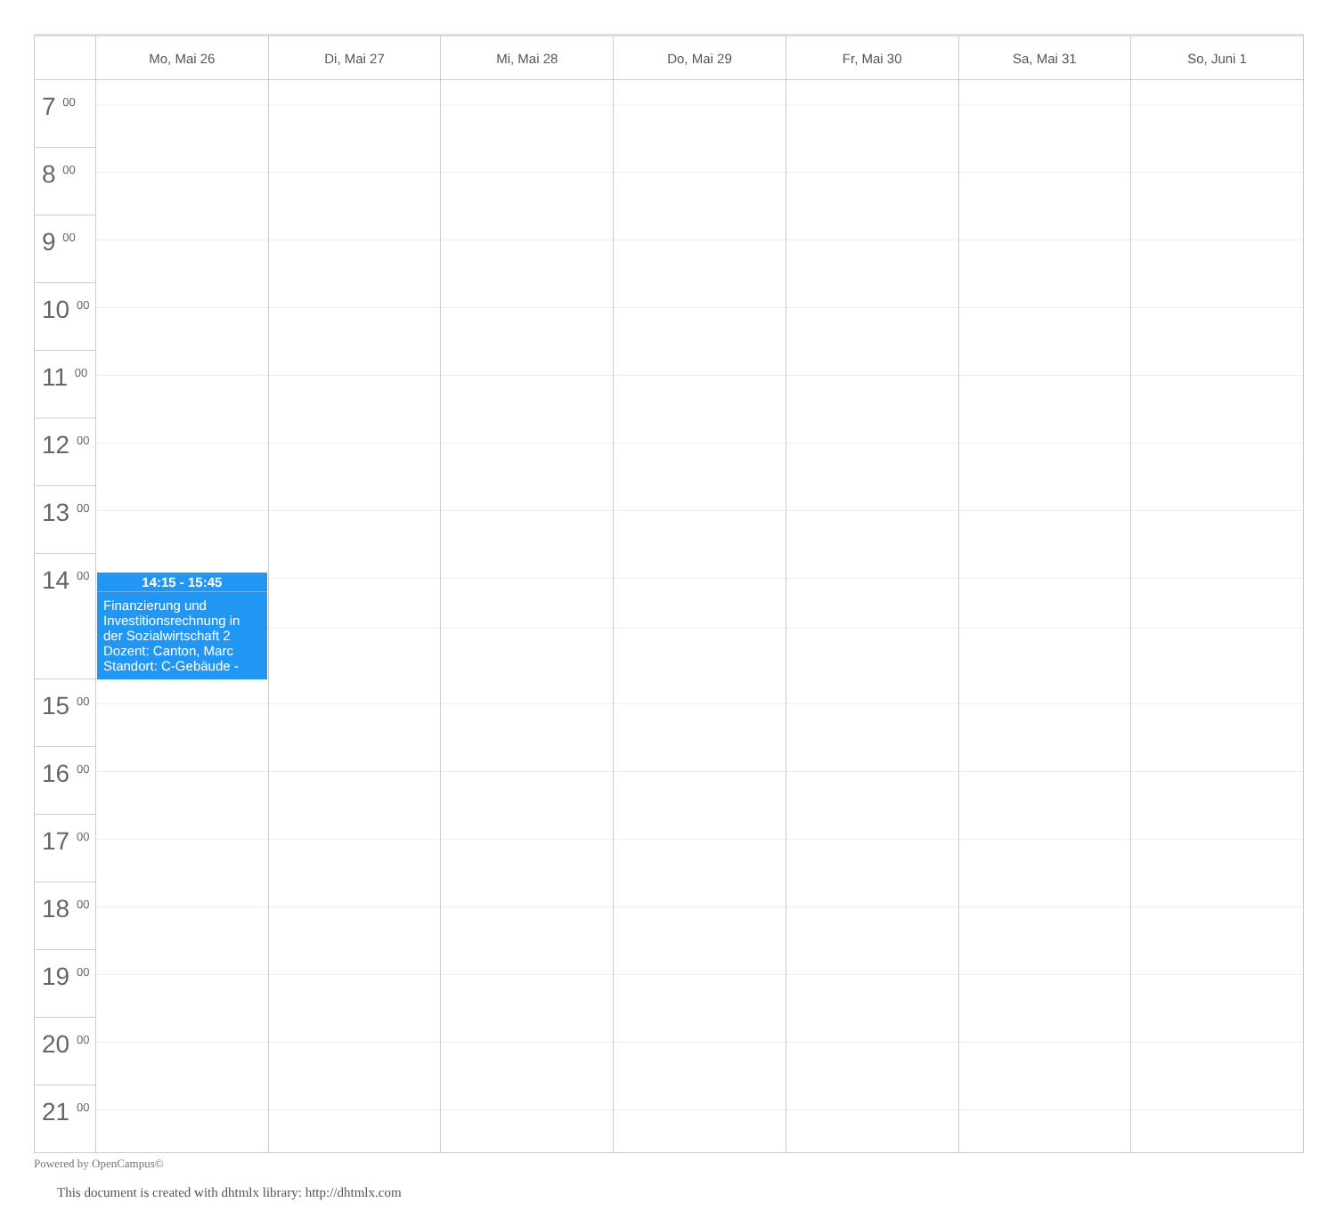| | Mo, Mai 26 | Di, Mai 27 | Mi, Mai 28 | Do, Mai 29 | Fr, Mai 30 | Sa, Mai 31 | So, Juni 1 |
| --- | --- | --- | --- | --- | --- | --- | --- |
| 7 <sup>00</sup> | | | | | | | |
| 8 <sup>00</sup> | | | | | | | |
| 9 <sup>00</sup> | | | | | | | |
| 10 <sup>00</sup> | | | | | | | |
| 11 <sup>00</sup> | | | | | | | |
| 12 <sup>00</sup> | | | | | | | |
| 13 <sup>00</sup> | | | | | | | |
| 14 <sup>00</sup> | 14:15 - 15:45 Finanzierung und Investitionsrechnung in der Sozialwirtschaft 2 Dozent: Canton, Marc Standort: C-Gebäude - | | | | | | |
| 15 <sup>00</sup> | | | | | | | |
| 16 <sup>00</sup> | | | | | | | |
| 17 <sup>00</sup> | | | | | | | |
| 18 <sup>00</sup> | | | | | | | |
| 19 <sup>00</sup> | | | | | | | |
| 20 <sup>00</sup> | | | | | | | |
| 21 <sup>00</sup> | | | | | | | |
Powered by OpenCampus©
This document is created with dhtmlx library: http://dhtmlx.com